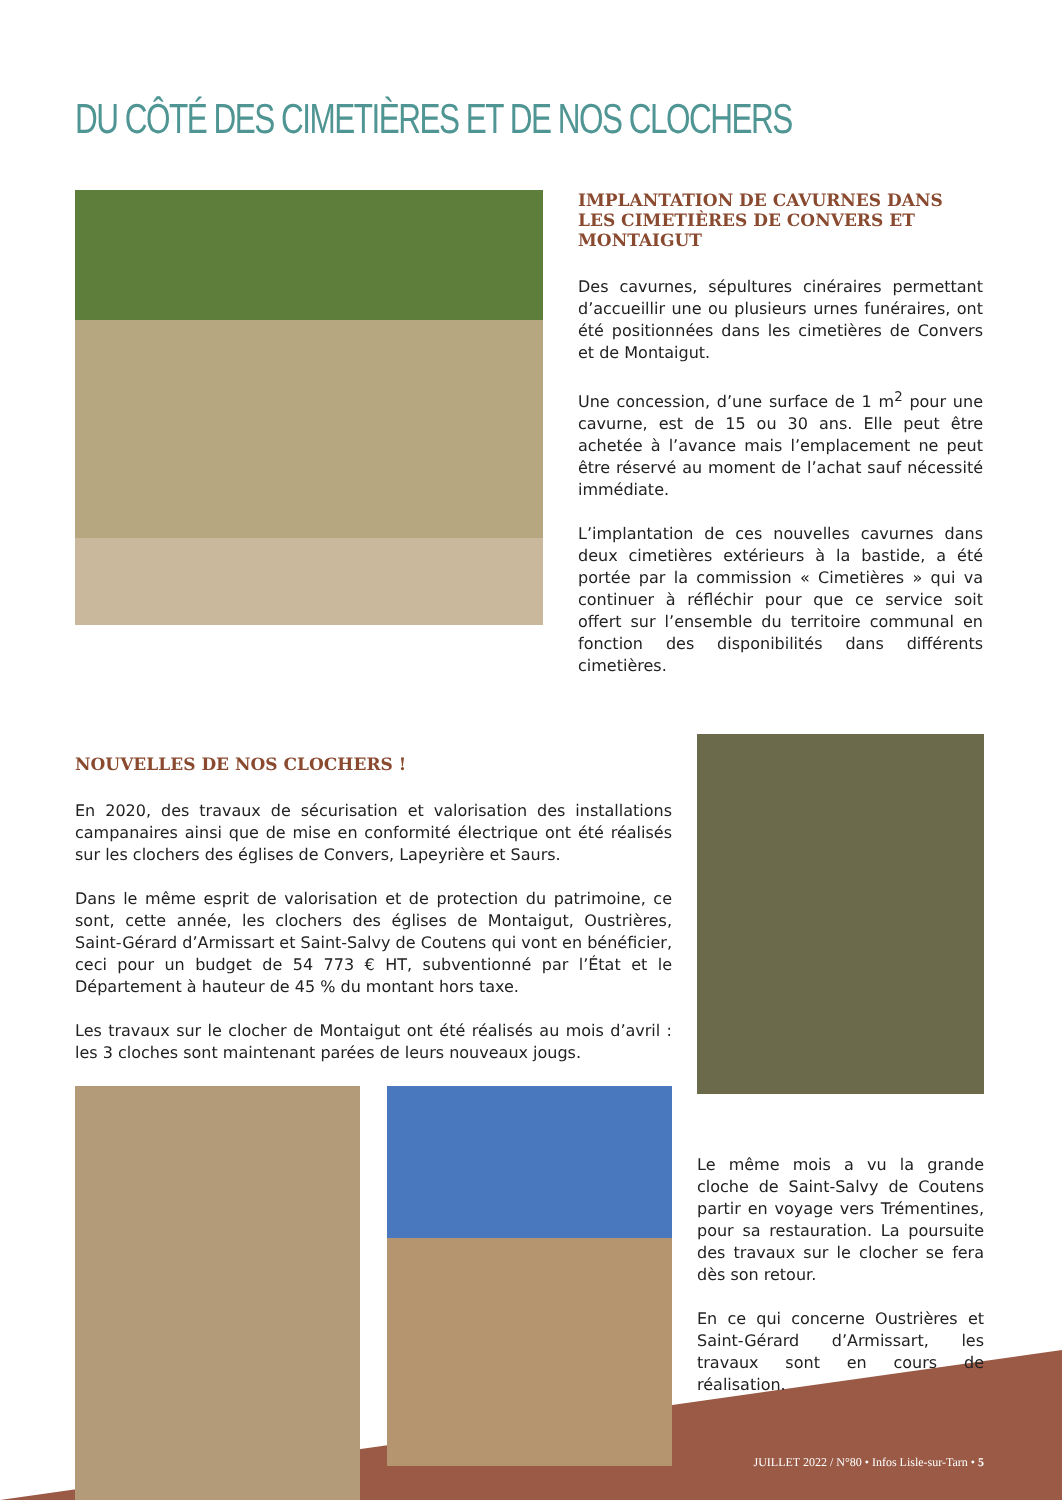DU CÔTÉ DES CIMETIÈRES ET DE NOS CLOCHERS
IMPLANTATION DE CAVURNES DANS LES CIMETIÈRES DE CONVERS ET MONTAIGUT
Des cavurnes, sépultures cinéraires permettant d’accueillir une ou plusieurs urnes funéraires, ont été positionnées dans les cimetières de Convers et de Montaigut.
Une concession, d’une surface de 1 m<sup>2</sup> pour une cavurne, est de 15 ou 30 ans. Elle peut être achetée à l’avance mais l’emplacement ne peut être réservé au moment de l’achat sauf nécessité immédiate.
L’implantation de ces nouvelles cavurnes dans deux cimetières extérieurs à la bastide, a été portée par la commission « Cimetières » qui va continuer à réfléchir pour que ce service soit offert sur l’ensemble du territoire communal en fonction des disponibilités dans différents cimetières.
NOUVELLES DE NOS CLOCHERS !
En 2020, des travaux de sécurisation et valorisation des installations campanaires ainsi que de mise en conformité électrique ont été réalisés sur les clochers des églises de Convers, Lapeyrière et Saurs.
Dans le même esprit de valorisation et de protection du patrimoine, ce sont, cette année, les clochers des églises de Montaigut, Oustrières, Saint-Gérard d’Armissart et Saint-Salvy de Coutens qui vont en bénéficier, ceci pour un budget de 54 773 € HT, subventionné par l’État et le Département à hauteur de 45 % du montant hors taxe.
Les travaux sur le clocher de Montaigut ont été réalisés au mois d’avril : les 3 cloches sont maintenant parées de leurs nouveaux jougs.
Le même mois a vu la grande cloche de Saint-Salvy de Coutens partir en voyage vers Trémentines, pour sa restauration. La poursuite des travaux sur le clocher se fera dès son retour.
En ce qui concerne Oustrières et Saint-Gérard d’Armissart, les travaux sont en cours de réalisation.
JUILLET 2022 / N°80 • Infos Lisle-sur-Tarn • 5